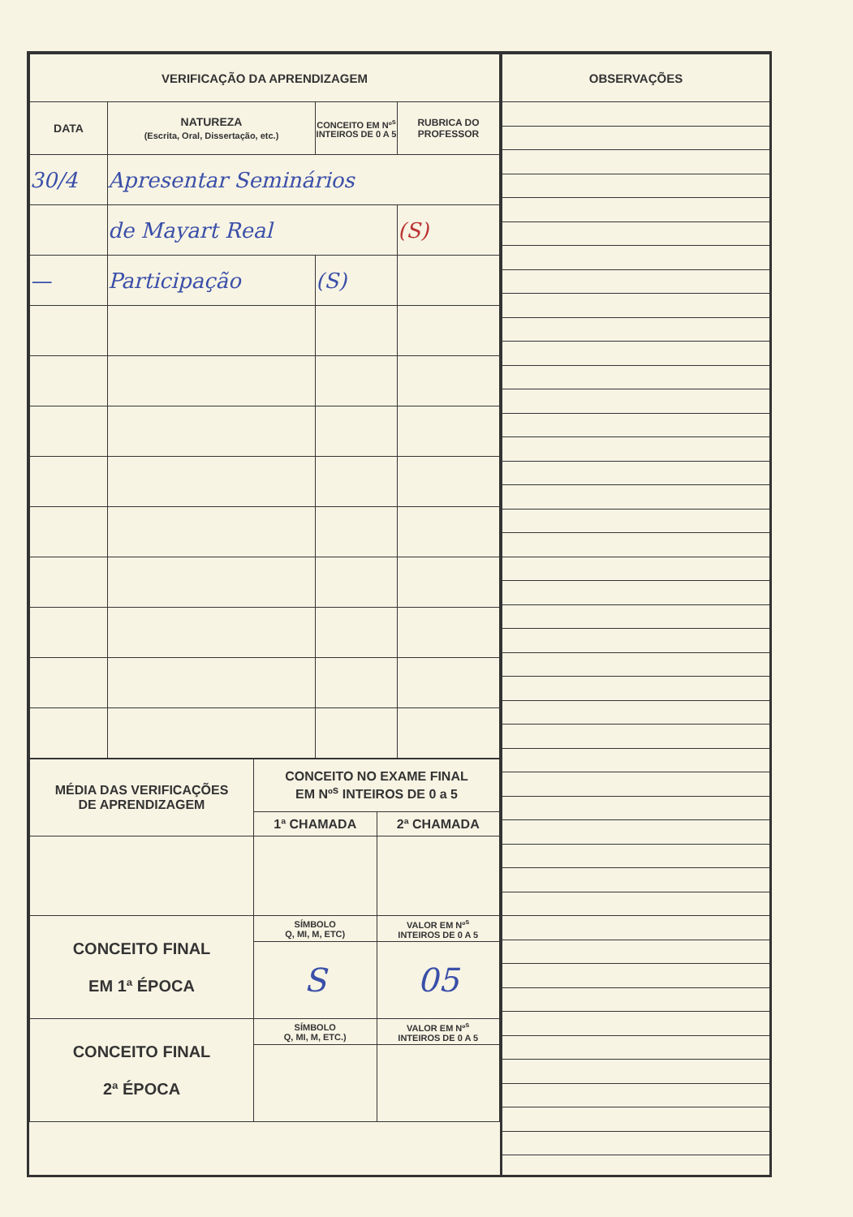| VERIFICAÇÃO DA APRENDIZAGEM | | | |
| --- | --- | --- | --- |
| DATA | NATUREZA (Escrita, Oral, Dissertação, etc.) | CONCEITO EM Nº<sup>s</sup> INTEIROS DE 0 A 5 | RUBRICA DO PROFESSOR |
| 30/4 | Apresentar Seminários | | |
| | de Mayart Real | | (S) |
| — | Participação | (S) | |
| MÉDIA DAS VERIFICAÇÕES DE APRENDIZAGEM | CONCEITO NO EXAME FINAL EM Nº<sup>s</sup> INTEIROS DE 0 a 5 | |
| --- | --- | --- |
| | 1ª CHAMADA | 2ª CHAMADA |
| CONCEITO FINAL EM 1ª ÉPOCA | SÍMBOLO Q, MI, M, ETC) | VALOR EM Nº<sup>s</sup> INTEIROS DE 0 A 5 |
| | S | 05 |
| CONCEITO FINAL 2ª ÉPOCA | SÍMBOLO Q, MI, M, ETC.) | VALOR EM Nº<sup>s</sup> INTEIROS DE 0 A 5 |
| OBSERVAÇÕES |
| --- |